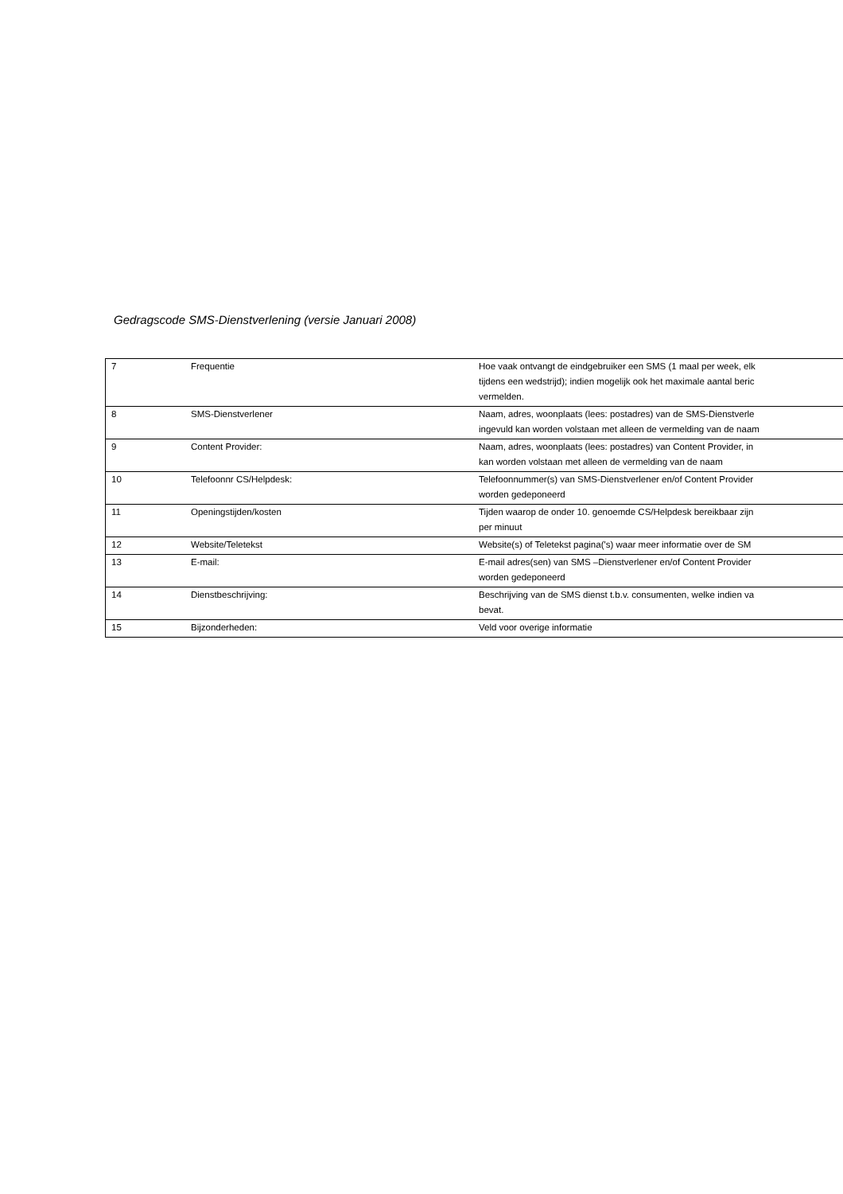Gedragscode SMS-Dienstverlening (versie Januari 2008)
| 7 | Frequentie | Hoe vaak ontvangt de eindgebruiker een SMS (1 maal per week, elk tijdens een wedstrijd); indien mogelijk ook het maximale aantal beric vermelden. |
| 8 | SMS-Dienstverlener | Naam, adres, woonplaats (lees: postadres) van de SMS-Dienstverle ingevuld kan worden volstaan met alleen de vermelding van de naam |
| 9 | Content Provider: | Naam, adres, woonplaats (lees: postadres) van Content Provider, in kan worden volstaan met alleen de vermelding van de naam |
| 10 | Telefoonnr CS/Helpdesk: | Telefoonnummer(s) van SMS-Dienstverlener en/of Content Provider worden gedeponeerd |
| 11 | Openingstijden/kosten | Tijden waarop de onder 10. genoemde CS/Helpdesk bereikbaar zijn per minuut |
| 12 | Website/Teletekst | Website(s) of Teletekst pagina('s) waar meer informatie over de SM |
| 13 | E-mail: | E-mail adres(sen) van SMS –Dienstverlener en/of Content Provider worden gedeponeerd |
| 14 | Dienstbeschrijving: | Beschrijving van de SMS dienst t.b.v. consumenten, welke indien va bevat. |
| 15 | Bijzonderheden: | Veld voor overige informatie |